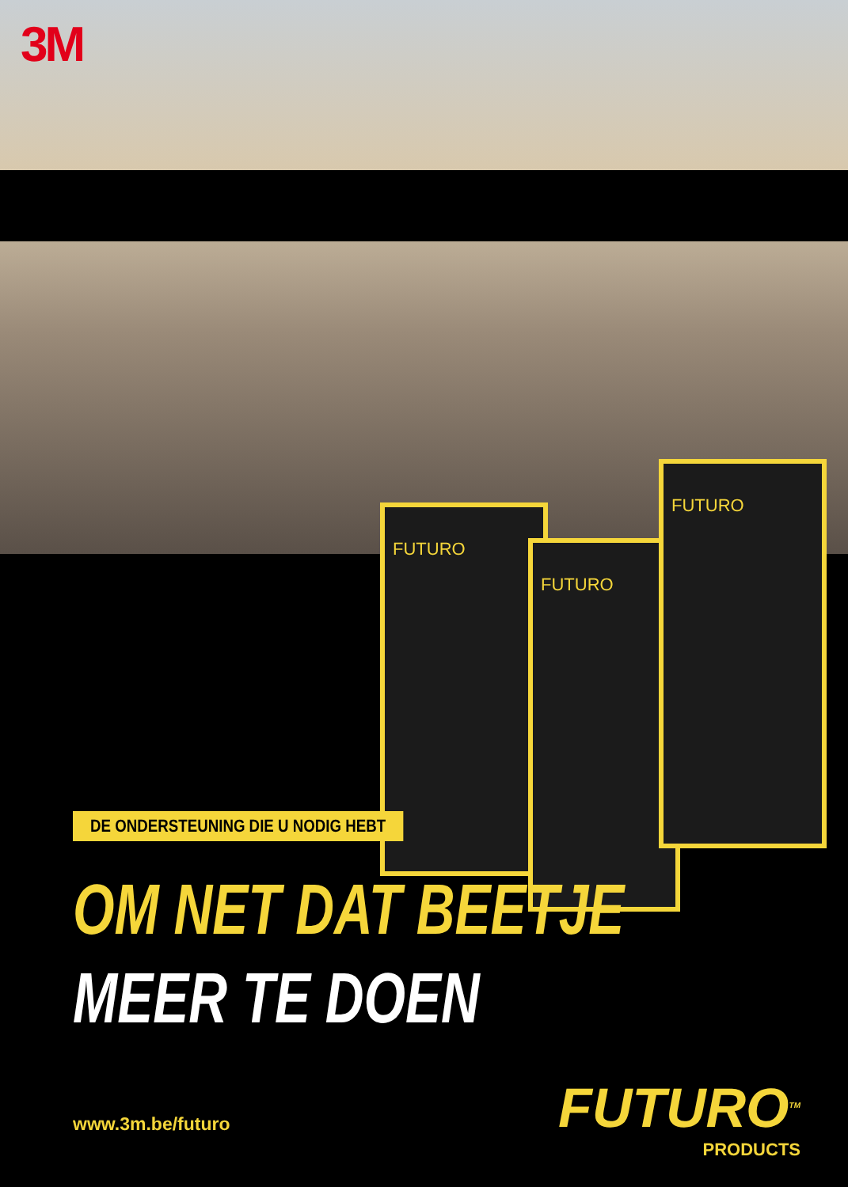3M
FUTURO
FUTURO
FUTURO
DE ONDERSTEUNING DIE U NODIG HEBT
OM NET DAT BEETJE
MEER TE DOEN
www.3m.be/futuro
FUTURO<sup>TM</sup>
PRODUCTS